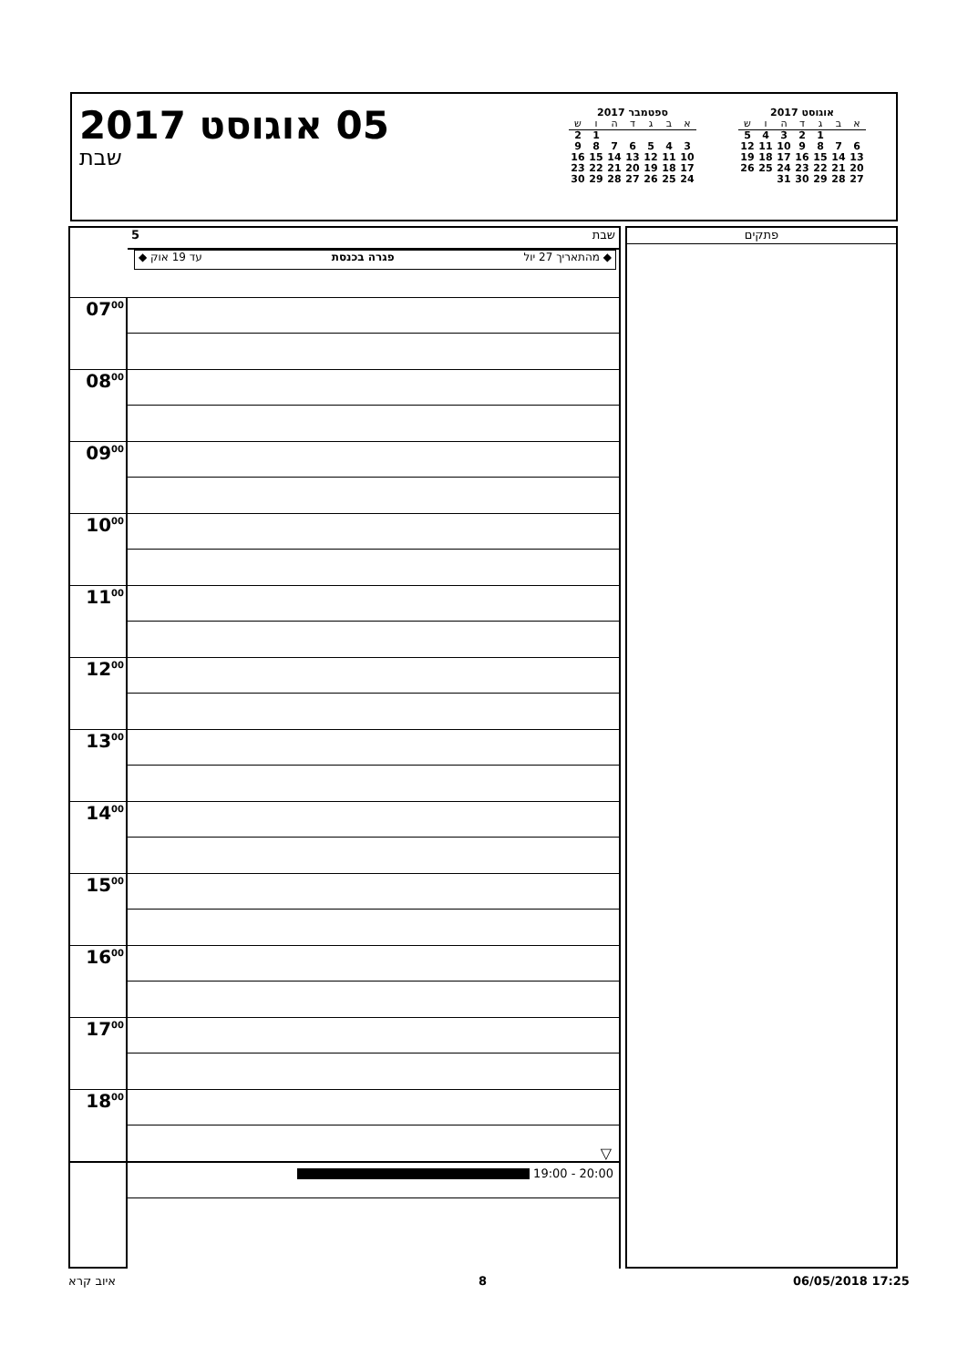05 אוגוסט 2017
שבת
ספטמבר 2017
| א | ב | ג | ד | ה | ו | ש |
| --- | --- | --- | --- | --- | --- | --- |
| | | | | | 1 | 2 |
| 3 | 4 | 5 | 6 | 7 | 8 | 9 |
| 10 | 11 | 12 | 13 | 14 | 15 | 16 |
| 17 | 18 | 19 | 20 | 21 | 22 | 23 |
| 24 | 25 | 26 | 27 | 28 | 29 | 30 |
אוגוסט 2017
| א | ב | ג | ד | ה | ו | ש |
| --- | --- | --- | --- | --- | --- | --- |
| | | 1 | 2 | 3 | 4 | 5 |
| 6 | 7 | 8 | 9 | 10 | 11 | 12 |
| 13 | 14 | 15 | 16 | 17 | 18 | 19 |
| 20 | 21 | 22 | 23 | 24 | 25 | 26 |
| 27 | 28 | 29 | 30 | 31 | | |
שבת 5
◆ מהתאריך 27 יול פגרה בכנסת עד 19 אוק ◆
07<sup>00</sup>
08<sup>00</sup>
09<sup>00</sup>
10<sup>00</sup>
11<sup>00</sup>
12<sup>00</sup>
13<sup>00</sup>
14<sup>00</sup>
15<sup>00</sup>
16<sup>00</sup>
17<sup>00</sup>
18<sup>00</sup>
▽
19:00 - 20:00
פתקים
איוב קרא 8 06/05/2018 17:25